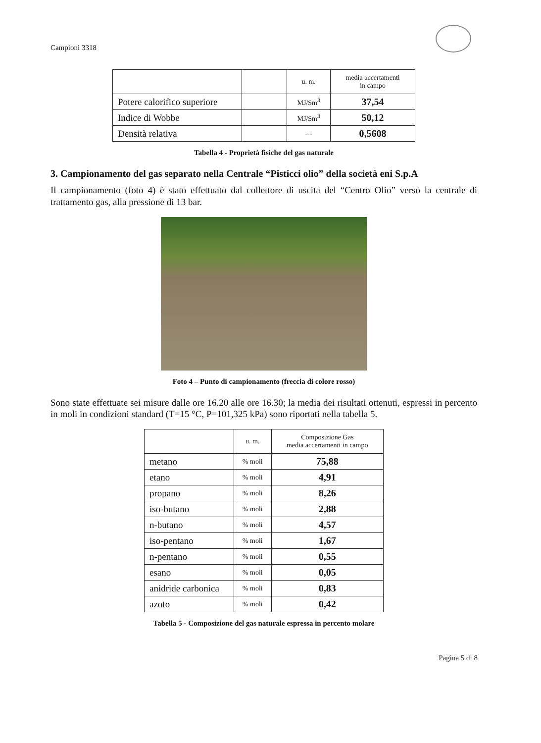Campioni 3318
| | | u. m. | media accertamenti in campo |
| Potere calorifico superiore | | MJ/Sm<sup>3</sup> | 37,54 |
| Indice di Wobbe | | MJ/Sm<sup>3</sup> | 50,12 |
| Densità relativa | | --- | 0,5608 |
Tabella 4 - Proprietà fisiche del gas naturale
3. Campionamento del gas separato nella Centrale “Pisticci olio” della società eni S.p.A
Il campionamento (foto 4) è stato effettuato dal collettore di uscita del “Centro Olio” verso la centrale di trattamento gas, alla pressione di 13 bar.
Foto 4 – Punto di campionamento (freccia di colore rosso)
Sono state effettuate sei misure dalle ore 16.20 alle ore 16.30; la media dei risultati ottenuti, espressi in percento in moli in condizioni standard (T=15 °C, P=101,325 kPa) sono riportati nella tabella 5.
| | u. m. | Composizione Gas media accertamenti in campo |
| metano | % moli | 75,88 |
| etano | % moli | 4,91 |
| propano | % moli | 8,26 |
| iso-butano | % moli | 2,88 |
| n-butano | % moli | 4,57 |
| iso-pentano | % moli | 1,67 |
| n-pentano | % moli | 0,55 |
| esano | % moli | 0,05 |
| anidride carbonica | % moli | 0,83 |
| azoto | % moli | 0,42 |
Tabella 5 - Composizione del gas naturale espressa in percento molare
Pagina 5 di 8